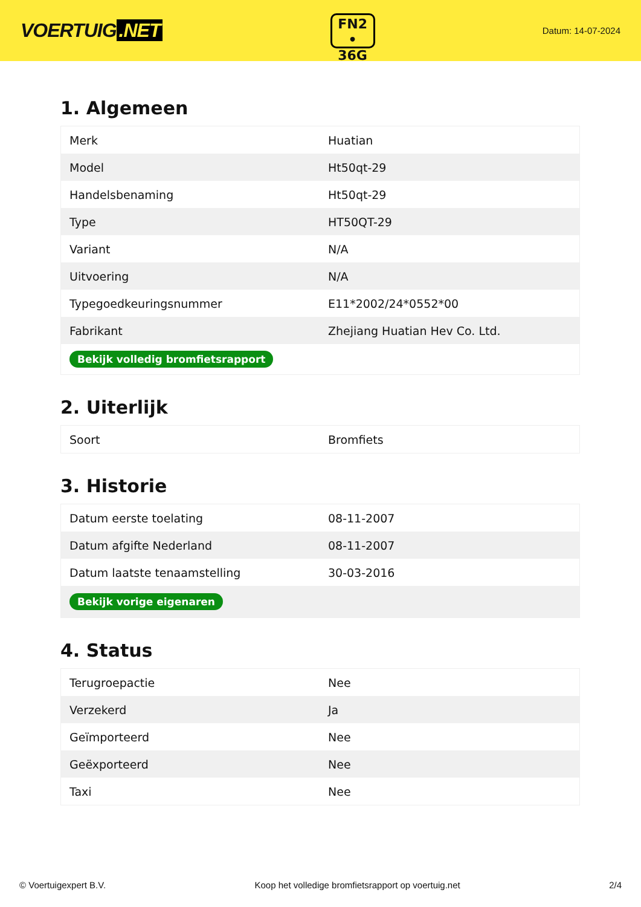VOERTUIG.NET
FN2
• 36G
Datum: 14-07-2024
1. Algemeen
| Merk | Huatian |
| Model | Ht50qt-29 |
| Handelsbenaming | Ht50qt-29 |
| Type | HT50QT-29 |
| Variant | N/A |
| Uitvoering | N/A |
| Typegoedkeuringsnummer | E11*2002/24*0552*00 |
| Fabrikant | Zhejiang Huatian Hev Co. Ltd. |
| Bekijk volledig bromfietsrapport | |
2. Uiterlijk
| Soort | Bromfiets |
3. Historie
| Datum eerste toelating | 08-11-2007 |
| Datum afgifte Nederland | 08-11-2007 |
| Datum laatste tenaamstelling | 30-03-2016 |
| Bekijk vorige eigenaren | |
4. Status
| Terugroepactie | Nee |
| Verzekerd | Ja |
| Geïmporteerd | Nee |
| Geëxporteerd | Nee |
| Taxi | Nee |
© Voertuigexpert B.V. Koop het volledige bromfietsrapport op voertuig.net 2/4